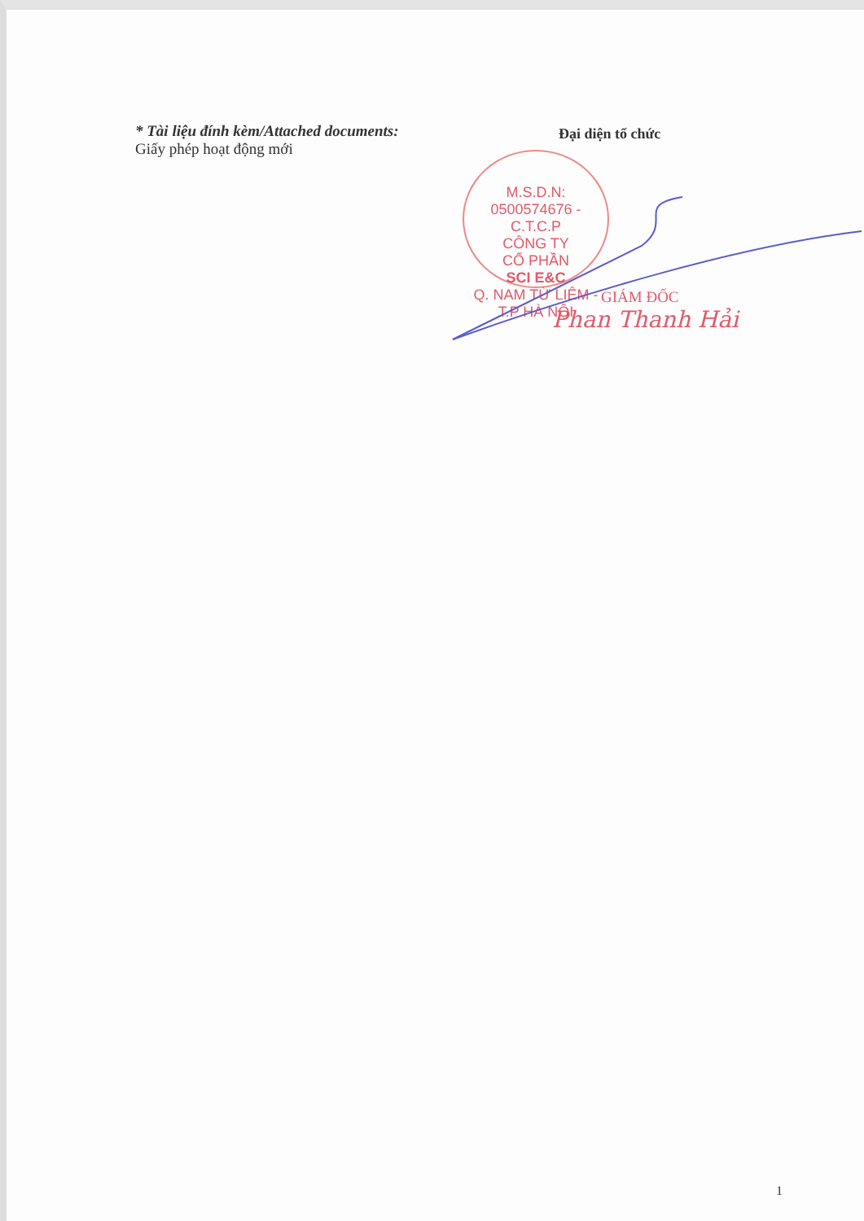* Tài liệu đính kèm/Attached documents:
Giấy phép hoạt động mới
Đại diện tổ chức
M.S.D.N: 0500574676 - C.T.C.P
CÔNG TY
CỔ PHẦN
SCI E&C
Q. NAM TỪ LIÊM - T.P HÀ NỘI
GIÁM ĐỐC
Phan Thanh Hải
1